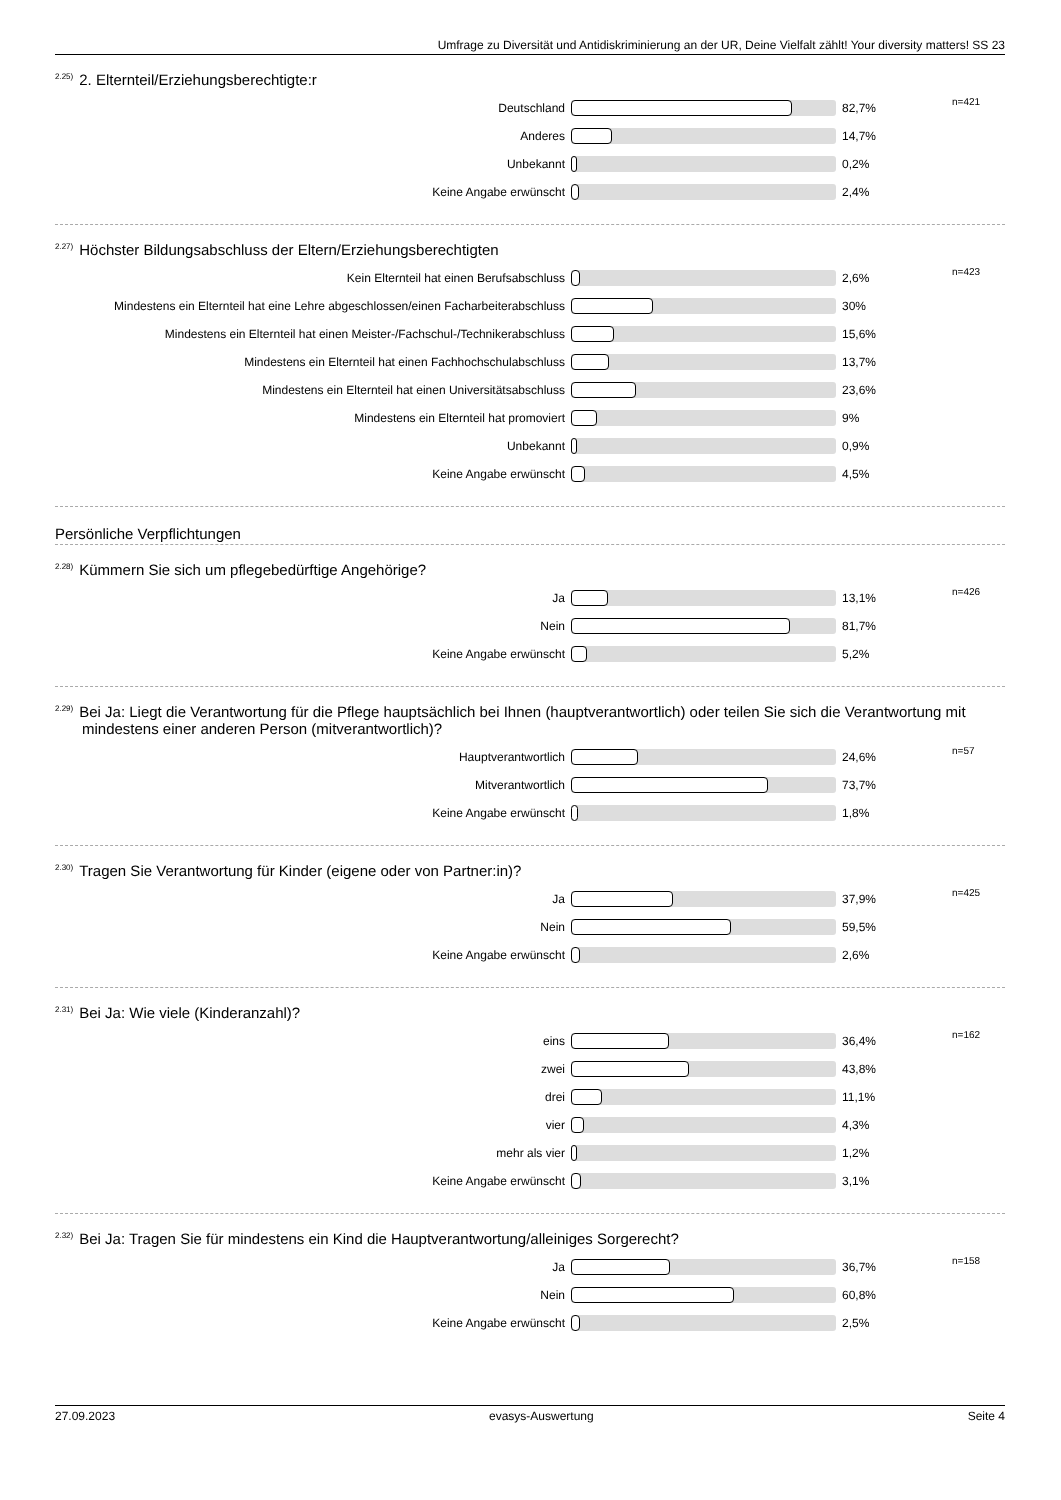Umfrage zu Diversität und Antidiskriminierung an der UR, Deine Vielfalt zählt! Your diversity matters! SS 23
<sup>2.25)</sup>2. Elternteil/Erziehungsberechtigte:r
| Deutschland | | 82,7% | n=421 |
| Anderes | | 14,7% | |
| Unbekannt | | 0,2% | |
| Keine Angabe erwünscht | | 2,4% | |
<sup>2.27)</sup>Höchster Bildungsabschluss der Eltern/Erziehungsberechtigten
| Kein Elternteil hat einen Berufsabschluss | | 2,6% | n=423 |
| Mindestens ein Elternteil hat eine Lehre abgeschlossen/einen Facharbeiterabschluss | | 30% | |
| Mindestens ein Elternteil hat einen Meister-/Fachschul-/Technikerabschluss | | 15,6% | |
| Mindestens ein Elternteil hat einen Fachhochschulabschluss | | 13,7% | |
| Mindestens ein Elternteil hat einen Universitätsabschluss | | 23,6% | |
| Mindestens ein Elternteil hat promoviert | | 9% | |
| Unbekannt | | 0,9% | |
| Keine Angabe erwünscht | | 4,5% | |
Persönliche Verpflichtungen
<sup>2.28)</sup>Kümmern Sie sich um pflegebedürftige Angehörige?
| Ja | | 13,1% | n=426 |
| Nein | | 81,7% | |
| Keine Angabe erwünscht | | 5,2% | |
<sup>2.29)</sup>Bei Ja: Liegt die Verantwortung für die Pflege hauptsächlich bei Ihnen (hauptverantwortlich) oder teilen Sie sich die Verantwortung mit mindestens einer anderen Person (mitverantwortlich)?
| Hauptverantwortlich | | 24,6% | n=57 |
| Mitverantwortlich | | 73,7% | |
| Keine Angabe erwünscht | | 1,8% | |
<sup>2.30)</sup>Tragen Sie Verantwortung für Kinder (eigene oder von Partner:in)?
| Ja | | 37,9% | n=425 |
| Nein | | 59,5% | |
| Keine Angabe erwünscht | | 2,6% | |
<sup>2.31)</sup>Bei Ja: Wie viele (Kinderanzahl)?
| eins | | 36,4% | n=162 |
| zwei | | 43,8% | |
| drei | | 11,1% | |
| vier | | 4,3% | |
| mehr als vier | | 1,2% | |
| Keine Angabe erwünscht | | 3,1% | |
<sup>2.32)</sup>Bei Ja: Tragen Sie für mindestens ein Kind die Hauptverantwortung/alleiniges Sorgerecht?
| Ja | | 36,7% | n=158 |
| Nein | | 60,8% | |
| Keine Angabe erwünscht | | 2,5% | |
27.09.2023 evasys-Auswertung Seite 4